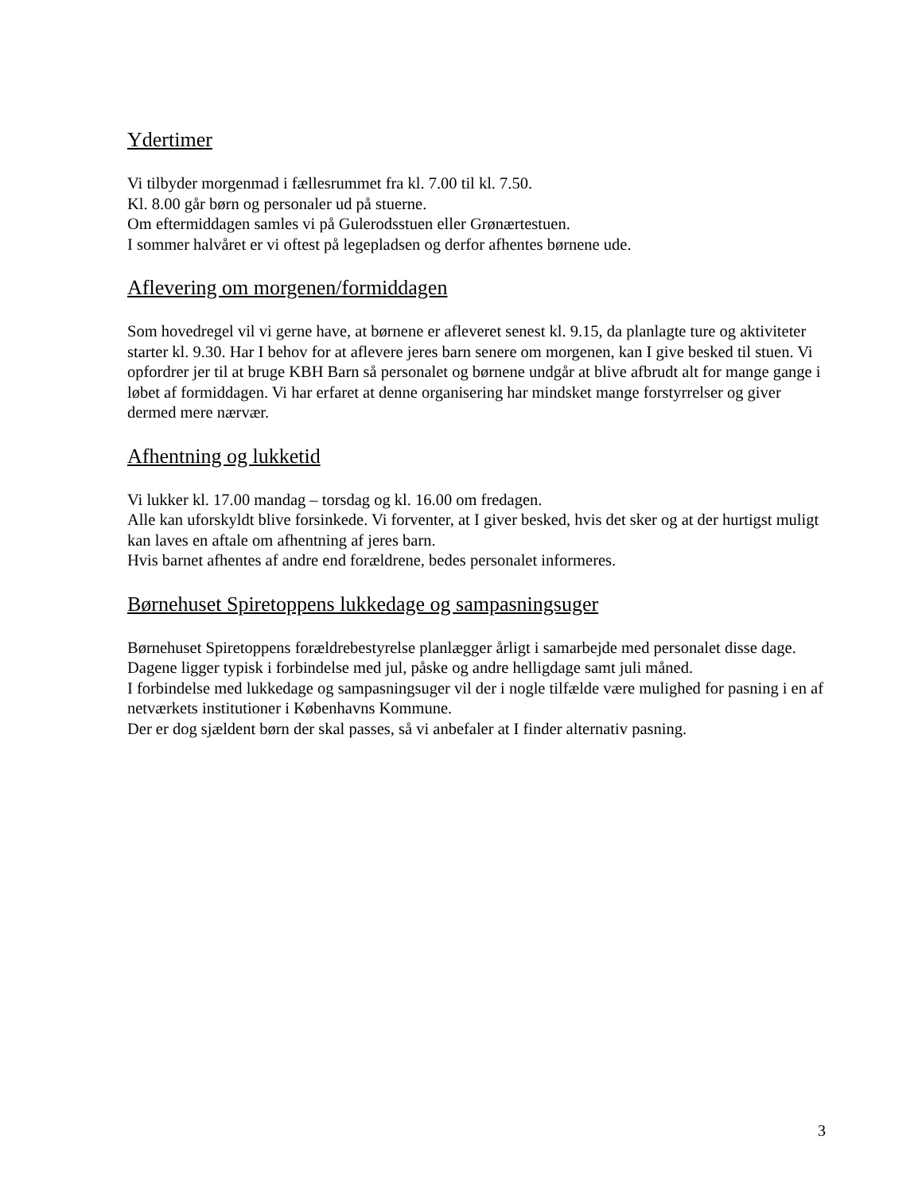Ydertimer
Vi tilbyder morgenmad i fællesrummet fra kl. 7.00 til kl. 7.50.
Kl. 8.00 går børn og personaler ud på stuerne.
Om eftermiddagen samles vi på Gulerodsstuen eller Grønærtestuen.
I sommer halvåret er vi oftest på legepladsen og derfor afhentes børnene ude.
Aflevering om morgenen/formiddagen
Som hovedregel vil vi gerne have, at børnene er afleveret senest kl. 9.15, da planlagte ture og aktiviteter starter kl. 9.30. Har I behov for at aflevere jeres barn senere om morgenen, kan I give besked til stuen. Vi opfordrer jer til at bruge KBH Barn så personalet og børnene undgår at blive afbrudt alt for mange gange i løbet af formiddagen. Vi har erfaret at denne organisering har mindsket mange forstyrrelser og giver dermed mere nærvær.
Afhentning og lukketid
Vi lukker kl. 17.00 mandag – torsdag og kl. 16.00 om fredagen.
Alle kan uforskyldt blive forsinkede. Vi forventer, at I giver besked, hvis det sker og at der hurtigst muligt kan laves en aftale om afhentning af jeres barn.
Hvis barnet afhentes af andre end forældrene, bedes personalet informeres.
Børnehuset Spiretoppens lukkedage og sampasningsuger
Børnehuset Spiretoppens forældrebestyrelse planlægger årligt i samarbejde med personalet disse dage. Dagene ligger typisk i forbindelse med jul, påske og andre helligdage samt juli måned.
I forbindelse med lukkedage og sampasningsuger vil der i nogle tilfælde være mulighed for pasning i en af netværkets institutioner i Københavns Kommune.
Der er dog sjældent børn der skal passes, så vi anbefaler at I finder alternativ pasning.
3